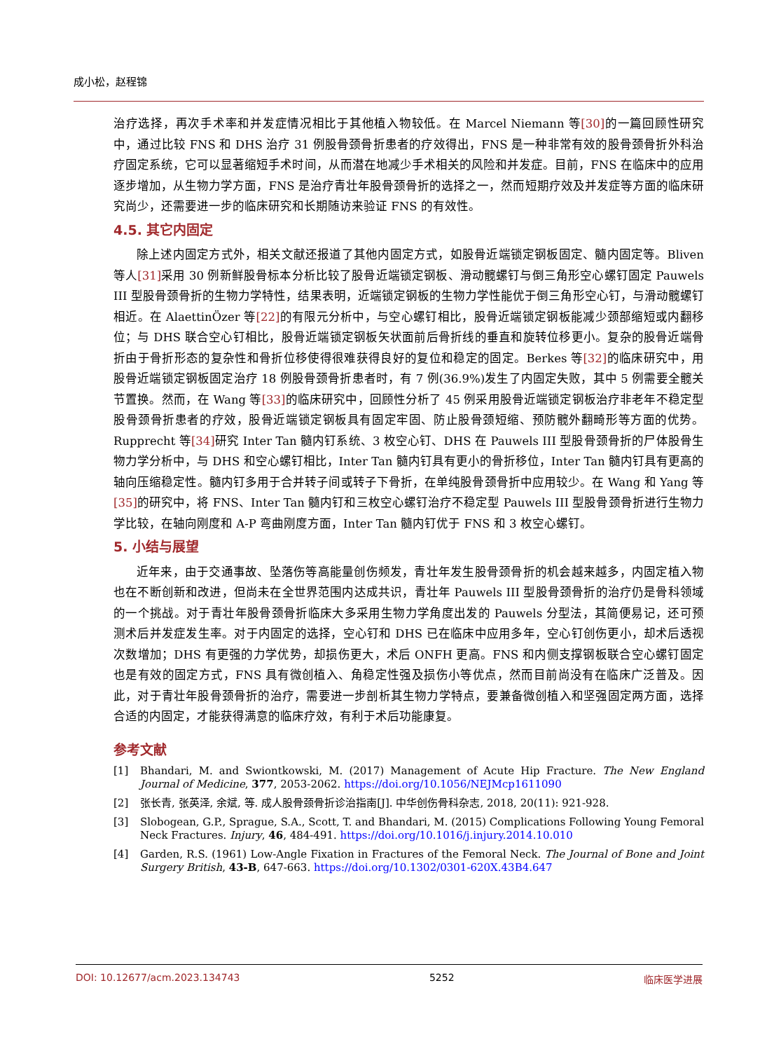成小松，赵程锦
治疗选择，再次手术率和并发症情况相比于其他植入物较低。在 Marcel Niemann 等[30] 的一篇回顾性研究中，通过比较 FNS 和 DHS 治疗 31 例股骨颈骨折患者的疗效得出，FNS 是一种非常有效的股骨颈骨折外科治疗固定系统，它可以显著缩短手术时间，从而潜在地减少手术相关的风险和并发症。目前，FNS 在临床中的应用逐步增加，从生物力学方面，FNS 是治疗青壮年股骨颈骨折的选择之一，然而短期疗效及并发症等方面的临床研究尚少，还需要进一步的临床研究和长期随访来验证 FNS 的有效性。
4.5. 其它内固定
除上述内固定方式外，相关文献还报道了其他内固定方式，如股骨近端锁定钢板固定、髓内固定等。Bliven 等人[31] 采用 30 例新鲜股骨标本分析比较了股骨近端锁定钢板、滑动髋螺钉与倒三角形空心螺钉固定 Pauwels III 型股骨颈骨折的生物力学特性，结果表明，近端锁定钢板的生物力学性能优于倒三角形空心钉，与滑动髋螺钉相近。在 AlaettinÖzer 等[22] 的有限元分析中，与空心螺钉相比，股骨近端锁定钢板能减少颈部缩短或内翻移位；与 DHS 联合空心钉相比，股骨近端锁定钢板矢状面前后骨折线的垂直和旋转位移更小。复杂的股骨近端骨折由于骨折形态的复杂性和骨折位移使得很难获得良好的复位和稳定的固定。Berkes 等[32] 的临床研究中，用股骨近端锁定钢板固定治疗 18 例股骨颈骨折患者时，有 7 例(36.9%)发生了内固定失败，其中 5 例需要全髋关节置换。然而，在 Wang 等[33] 的临床研究中，回顾性分析了 45 例采用股骨近端锁定钢板治疗非老年不稳定型股骨颈骨折患者的疗效，股骨近端锁定钢板具有固定牢固、防止股骨颈短缩、预防髋外翻畸形等方面的优势。Rupprecht 等[34] 研究 Inter Tan 髓内钉系统、3 枚空心钉、DHS 在 Pauwels III 型股骨颈骨折的尸体股骨生物力学分析中，与 DHS 和空心螺钉相比，Inter Tan 髓内钉具有更小的骨折移位，Inter Tan 髓内钉具有更高的轴向压缩稳定性。髓内钉多用于合并转子间或转子下骨折，在单纯股骨颈骨折中应用较少。在 Wang 和 Yang 等[35] 的研究中，将 FNS、Inter Tan 髓内钉和三枚空心螺钉治疗不稳定型 Pauwels III 型股骨颈骨折进行生物力学比较，在轴向刚度和 A-P 弯曲刚度方面，Inter Tan 髓内钉优于 FNS 和 3 枚空心螺钉。
5. 小结与展望
近年来，由于交通事故、坠落伤等高能量创伤频发，青壮年发生股骨颈骨折的机会越来越多，内固定植入物也在不断创新和改进，但尚未在全世界范围内达成共识，青壮年 Pauwels III 型股骨颈骨折的治疗仍是骨科领域的一个挑战。对于青壮年股骨颈骨折临床大多采用生物力学角度出发的 Pauwels 分型法，其简便易记，还可预测术后并发症发生率。对于内固定的选择，空心钉和 DHS 已在临床中应用多年，空心钉创伤更小，却术后透视次数增加；DHS 有更强的力学优势，却损伤更大，术后 ONFH 更高。FNS 和内侧支撑钢板联合空心螺钉固定也是有效的固定方式，FNS 具有微创植入、角稳定性强及损伤小等优点，然而目前尚没有在临床广泛普及。因此，对于青壮年股骨颈骨折的治疗，需要进一步剖析其生物力学特点，要兼备微创植入和坚强固定两方面，选择合适的内固定，才能获得满意的临床疗效，有利于术后功能康复。
参考文献
[1] Bhandari, M. and Swiontkowski, M. (2017) Management of Acute Hip Fracture. The New England Journal of Medicine, 377, 2053-2062. https://doi.org/10.1056/NEJMcp1611090
[2] 张长青, 张英泽, 余斌, 等. 成人股骨颈骨折诊治指南[J]. 中华创伤骨科杂志, 2018, 20(11): 921-928.
[3] Slobogean, G.P., Sprague, S.A., Scott, T. and Bhandari, M. (2015) Complications Following Young Femoral Neck Fractures. Injury, 46, 484-491. https://doi.org/10.1016/j.injury.2014.10.010
[4] Garden, R.S. (1961) Low-Angle Fixation in Fractures of the Femoral Neck. The Journal of Bone and Joint Surgery British, 43-B, 647-663. https://doi.org/10.1302/0301-620X.43B4.647
DOI: 10.12677/acm.2023.134743 5252 临床医学进展